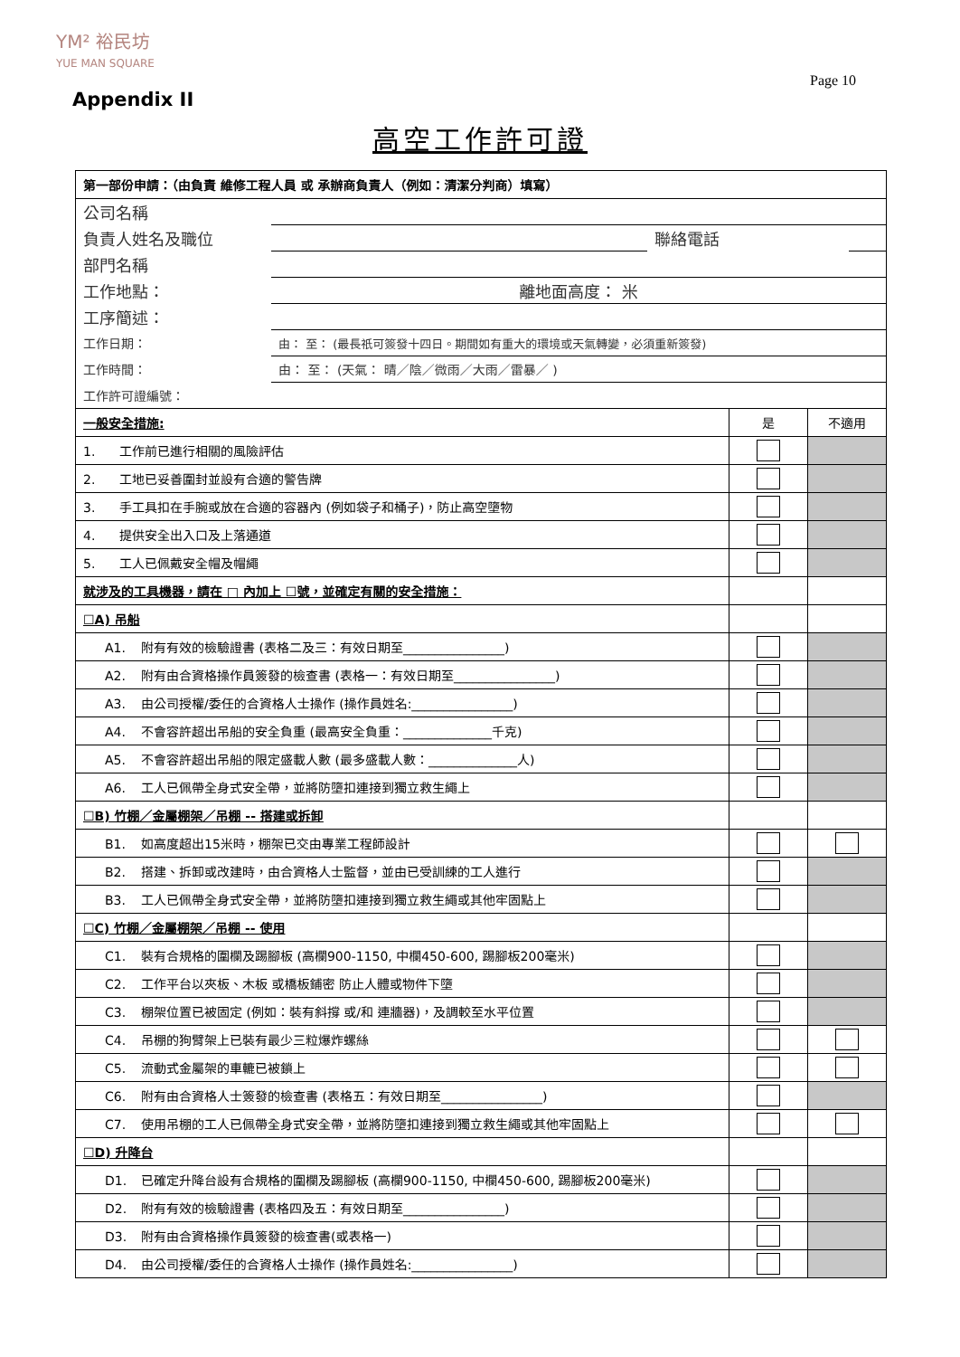YM² 裕民坊
YUE MAN SQUARE
Appendix II
Page 10
高空工作許可證
| 第一部份申請：（由負責 維修工程人員 或 承辦商負責人（例如：清潔分判商）填寫） | | |
| / 公司名稱 / / / / / 負責人姓名及職位 / / 聯絡電話 / / / 部門名稱 / / / / / 工作地點： / 離地面高度： 米 / / / / 工序簡述： / / / / / 工作日期： / 由： 至： (最長祇可簽發十四日。期間如有重大的環境或天氣轉變，必須重新簽發) / / / / 工作時間： / 由： 至： (天氣： 晴／陰／微雨／大雨／雷暴／ ) / / / / 工作許可證編號： / / / / | | |
| 一般安全措施: | 是 | 不適用 |
| 1. 工作前已進行相關的風險評估 | | |
| 2. 工地已妥善圍封並設有合適的警告牌 | | |
| 3. 手工具扣在手腕或放在合適的容器內 (例如袋子和桶子)，防止高空墮物 | | |
| 4. 提供安全出入口及上落通道 | | |
| 5. 工人已佩戴安全帽及帽繩 | | |
| 就涉及的工具機器，請在 □ 內加上 ☐號，並確定有關的安全措施： | | |
| ☐A) 吊船 | | |
| A1. 附有有效的檢驗證書 (表格二及三：有效日期至________________) | | |
| A2. 附有由合資格操作員簽發的檢查書 (表格一：有效日期至________________) | | |
| A3. 由公司授權/委任的合資格人士操作 (操作員姓名:________________) | | |
| A4. 不會容許超出吊船的安全負重 (最高安全負重：______________千克) | | |
| A5. 不會容許超出吊船的限定盛載人數 (最多盛載人數：______________人) | | |
| A6. 工人已佩帶全身式安全帶，並將防墮扣連接到獨立救生繩上 | | |
| ☐B) 竹棚／金屬棚架／吊棚 -- 搭建或拆卸 | | |
| B1. 如高度超出15米時，棚架已交由專業工程師設計 | | |
| B2. 搭建、拆卸或改建時，由合資格人士監督，並由已受訓練的工人進行 | | |
| B3. 工人已佩帶全身式安全帶，並將防墮扣連接到獨立救生繩或其他牢固點上 | | |
| ☐C) 竹棚／金屬棚架／吊棚 -- 使用 | | |
| C1. 裝有合規格的圍欄及踢腳板 (高欄900-1150, 中欄450-600, 踢腳板200毫米) | | |
| C2. 工作平台以夾板、木板 或橋板鋪密 防止人體或物件下墮 | | |
| C3. 棚架位置已被固定 (例如：裝有斜撐 或/和 連牆器)，及調較至水平位置 | | |
| C4. 吊棚的狗臂架上已裝有最少三粒爆炸螺絲 | | |
| C5. 流動式金屬架的車轆已被鎖上 | | |
| C6. 附有由合資格人士簽發的檢查書 (表格五：有效日期至________________) | | |
| C7. 使用吊棚的工人已佩帶全身式安全帶，並將防墮扣連接到獨立救生繩或其他牢固點上 | | |
| ☐D) 升降台 | | |
| D1. 已確定升降台設有合規格的圍欄及踢腳板 (高欄900-1150, 中欄450-600, 踢腳板200毫米) | | |
| D2. 附有有效的檢驗證書 (表格四及五：有效日期至________________) | | |
| D3. 附有由合資格操作員簽發的檢查書(或表格一) | | |
| D4. 由公司授權/委任的合資格人士操作 (操作員姓名:________________) | | |